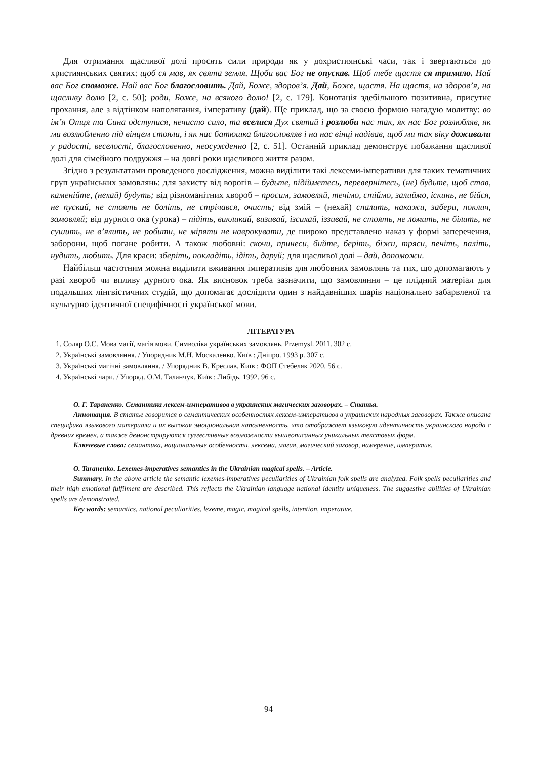Для отримання щасливої долі просять сили природи як у дохристиянські часи, так і звертаються до християнських святих: щоб ся мав, як свята земля. Щоби вас Бог не опускав. Щоб тебе щастя ся тримало. Най вас Бог споможе. Най вас Бог благословить. Дай, Боже, здоров’я. Дай, Боже, щастя. На щастя, на здоров’я, на щасливу долю [2, с. 50]; роди, Боже, на всякого долю! [2, с. 179]. Конотація здебільшого позитивна, присутнє прохання, але з відтінком наполягання, імперативу (дай). Ще приклад, що за своєю формою нагадую молитву: во ім’я Отця та Сина одступися, нечисто сило, та вселися Дух святий і розлюби нас так, як нас Бог розлюбляв, як ми возлюбленно під вінцем стояли, і як нас батюшка благословляв і на нас вінці надівав, щоб ми так віку доживали у радості, веселості, благословенно, неосужденно [2, с. 51]. Останній приклад демонструє побажання щасливої долі для сімейного подружжя – на довгі роки щасливого життя разом.
Згідно з результатами проведеного дослідження, можна виділити такі лексеми-імперативи для таких тематичних груп українських замовлянь: для захисту від ворогів – будьте, підійметесь, перевернітесь, (не) будьте, щоб став, каменійте, (нехай) будуть; від різноманітних хвороб – просим, замовляй, течімо, стіймо, залиймо, іскинь, не бійся, не пускай, не стоять не боліть, не стрічався, очисть; від змій – (нехай) спалить, накажи, забери, поклич, замовляй; від дурного ока (урока) – підіть, викликай, визивай, ізсихай, іззивай, не стоять, не ломить, не білить, не сушить, не в’ялить, не робити, не міряти не наврокувати, де широко представлено наказ у формі заперечення, заборони, щоб погане робити. А також любовні: скочи, принеси, бийте, беріть, біжи, тряси, печіть, паліть, нудить, любить. Для краси: зберіть, покладіть, ідіть, даруй; для щасливої долі – дай, допоможи.
Найбільш частотним можна виділити вживання імперативів для любовних замовлянь та тих, що допомагають у разі хвороб чи впливу дурного ока. Як висновок треба зазначити, що замовляння – це плідний матеріал для подальших лінгвістичних студій, що допомагає дослідити один з найдавніших шарів національно забарвленої та культурно ідентичної специфічності української мови.
ЛІТЕРАТУРА
1. Соляр О.С. Мова магії, магія мови. Символіка українських замовлянь. Przemysl. 2011. 302 с.
2. Українські замовляння. / Упорядник М.Н. Москаленко. Київ : Дніпро. 1993 р. 307 с.
3. Українські магічні замовляння. / Упорядник В. Креслав. Київ : ФОП Стебеляк 2020. 56 с.
4. Українські чари. / Упоряд. О.М. Таланчук. Київ : Либідь. 1992. 96 с.
О. Г. Тараненко. Семантика лексем-императивов в украинских магических заговорах. – Статья.
Аннотация. В статье говорится о семантических особенностях лексем-императивов в украинских народных заговорах. Также описана специфика языкового материала и их высокая эмоциональная наполненность, что отображает языковую идентичность украинского народа с древних времен, а также демонстрируются суггестивные возможности вышеописанных уникальных текстовых форм.
Ключевые слова: семантика, национальные особенности, лексема, магия, магический заговор, намерение, императив.
O. Taranenko. Lexemes-imperatives semantics in the Ukrainian magical spells. – Article.
Summary. In the above article the semantic lexemes-imperatives peculiarities of Ukrainian folk spells are analyzed. Folk spells peculiarities and their high emotional fulfilment are described. This reflects the Ukrainian language national identity uniqueness. The suggestive abilities of Ukrainian spells are demonstrated.
Key words: semantics, national peculiarities, lexeme, magic, magical spells, intention, imperative.
94